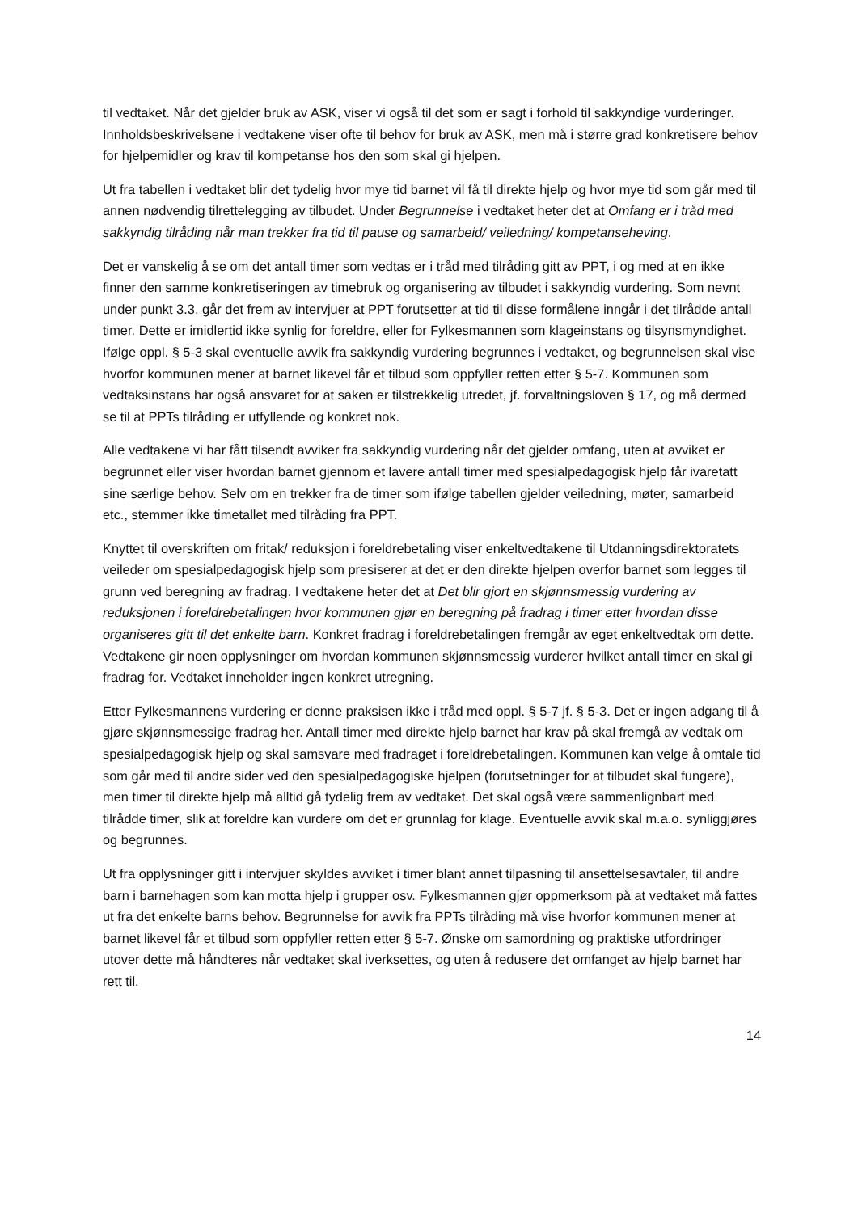til vedtaket. Når det gjelder bruk av ASK, viser vi også til det som er sagt i forhold til sakkyndige vurderinger. Innholdsbeskrivelsene i vedtakene viser ofte til behov for bruk av ASK, men må i større grad konkretisere behov for hjelpemidler og krav til kompetanse hos den som skal gi hjelpen.
Ut fra tabellen i vedtaket blir det tydelig hvor mye tid barnet vil få til direkte hjelp og hvor mye tid som går med til annen nødvendig tilrettelegging av tilbudet. Under Begrunnelse i vedtaket heter det at Omfang er i tråd med sakkyndig tilråding når man trekker fra tid til pause og samarbeid/ veiledning/ kompetanseheving.
Det er vanskelig å se om det antall timer som vedtas er i tråd med tilråding gitt av PPT, i og med at en ikke finner den samme konkretiseringen av timebruk og organisering av tilbudet i sakkyndig vurdering. Som nevnt under punkt 3.3, går det frem av intervjuer at PPT forutsetter at tid til disse formålene inngår i det tilrådde antall timer. Dette er imidlertid ikke synlig for foreldre, eller for Fylkesmannen som klageinstans og tilsynsmyndighet. Ifølge oppl. § 5-3 skal eventuelle avvik fra sakkyndig vurdering begrunnes i vedtaket, og begrunnelsen skal vise hvorfor kommunen mener at barnet likevel får et tilbud som oppfyller retten etter § 5-7. Kommunen som vedtaksinstans har også ansvaret for at saken er tilstrekkelig utredet, jf. forvaltningsloven § 17, og må dermed se til at PPTs tilråding er utfyllende og konkret nok.
Alle vedtakene vi har fått tilsendt avviker fra sakkyndig vurdering når det gjelder omfang, uten at avviket er begrunnet eller viser hvordan barnet gjennom et lavere antall timer med spesialpedagogisk hjelp får ivaretatt sine særlige behov. Selv om en trekker fra de timer som ifølge tabellen gjelder veiledning, møter, samarbeid etc., stemmer ikke timetallet med tilråding fra PPT.
Knyttet til overskriften om fritak/ reduksjon i foreldrebetaling viser enkeltvedtakene til Utdanningsdirektoratets veileder om spesialpedagogisk hjelp som presiserer at det er den direkte hjelpen overfor barnet som legges til grunn ved beregning av fradrag. I vedtakene heter det at Det blir gjort en skjønnsmessig vurdering av reduksjonen i foreldrebetalingen hvor kommunen gjør en beregning på fradrag i timer etter hvordan disse organiseres gitt til det enkelte barn. Konkret fradrag i foreldrebetalingen fremgår av eget enkeltvedtak om dette. Vedtakene gir noen opplysninger om hvordan kommunen skjønnsmessig vurderer hvilket antall timer en skal gi fradrag for. Vedtaket inneholder ingen konkret utregning.
Etter Fylkesmannens vurdering er denne praksisen ikke i tråd med oppl. § 5-7 jf. § 5-3. Det er ingen adgang til å gjøre skjønnsmessige fradrag her. Antall timer med direkte hjelp barnet har krav på skal fremgå av vedtak om spesialpedagogisk hjelp og skal samsvare med fradraget i foreldrebetalingen. Kommunen kan velge å omtale tid som går med til andre sider ved den spesialpedagogiske hjelpen (forutsetninger for at tilbudet skal fungere), men timer til direkte hjelp må alltid gå tydelig frem av vedtaket. Det skal også være sammenlignbart med tilrådde timer, slik at foreldre kan vurdere om det er grunnlag for klage. Eventuelle avvik skal m.a.o. synliggjøres og begrunnes.
Ut fra opplysninger gitt i intervjuer skyldes avviket i timer blant annet tilpasning til ansettelsesavtaler, til andre barn i barnehagen som kan motta hjelp i grupper osv. Fylkesmannen gjør oppmerksom på at vedtaket må fattes ut fra det enkelte barns behov. Begrunnelse for avvik fra PPTs tilråding må vise hvorfor kommunen mener at barnet likevel får et tilbud som oppfyller retten etter § 5-7. Ønske om samordning og praktiske utfordringer utover dette må håndteres når vedtaket skal iverksettes, og uten å redusere det omfanget av hjelp barnet har rett til.
14